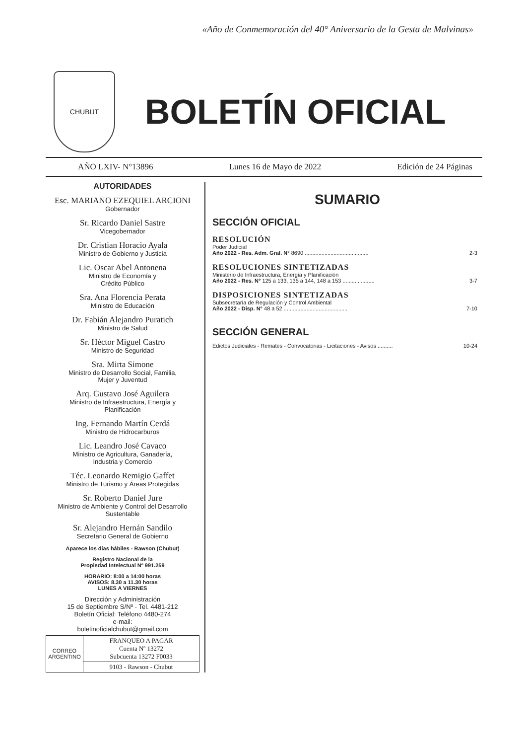«Año de Conmemoración del 40° Aniversario de la Gesta de Malvinas»
CHUBUT
BOLETÍN OFICIAL
AÑO LXIV- N°13896 Lunes 16 de Mayo de 2022 Edición de 24 Páginas
AUTORIDADES
Esc. MARIANO EZEQUIEL ARCIONI
Gobernador
Sr. Ricardo Daniel Sastre
Vicegobernador
Dr. Cristian Horacio Ayala
Ministro de Gobierno y Justicia
Lic. Oscar Abel Antonena
Ministro de Economía y
Crédito Público
Sra. Ana Florencia Perata
Ministro de Educación
Dr. Fabián Alejandro Puratich
Ministro de Salud
Sr. Héctor Miguel Castro
Ministro de Seguridad
Sra. Mirta Simone
Ministro de Desarrollo Social, Familia,
Mujer y Juventud
Arq. Gustavo José Aguilera
Ministro de Infraestructura, Energía y
Planificación
Ing. Fernando Martín Cerdá
Ministro de Hidrocarburos
Lic. Leandro José Cavaco
Ministro de Agricultura, Ganadería,
Industria y Comercio
Téc. Leonardo Remigio Gaffet
Ministro de Turismo y Áreas Protegidas
Sr. Roberto Daniel Jure
Ministro de Ambiente y Control del Desarrollo
Sustentable
Sr. Alejandro Hernán Sandilo
Secretario General de Gobierno
Aparece los días hábiles - Rawson (Chubut)
Registro Nacional de la
Propiedad Intelectual Nº 991.259
HORARIO: 8:00 a 14:00 horas
AVISOS: 8.30 a 11.30 horas
LUNES A VIERNES
Dirección y Administración
15 de Septiembre S/Nº - Tel. 4481-212
Boletín Oficial: Teléfono 4480-274
e-mail:
boletinoficialchubut@gmail.com
| CORREO ARGENTINO | FRANQUEO A PAGAR Cuenta Nº 13272 Subcuenta 13272 F0033 |
| | 9103 - Rawson - Chubut |
SUMARIO
SECCIÓN OFICIAL
RESOLUCIÓN
Poder Judicial
Año 2022 - Res. Adm. Gral. N° 8690 .......................................... 2-3
RESOLUCIONES SINTETIZADAS
Ministerio de Infraestructura, Energía y Planificación
Año 2022 - Res. N° 125 a 133, 135 a 144, 148 a 153 ..................... 3-7
DISPOSICIONES SINTETIZADAS
Subsecretaría de Regulación y Control Ambiental
Año 2022 - Disp. N° 48 a 52 .......................................... 7-10
SECCIÓN GENERAL
Edictos Judiciales - Remates - Convocatorias - Licitaciones - Avisos .......... 10-24